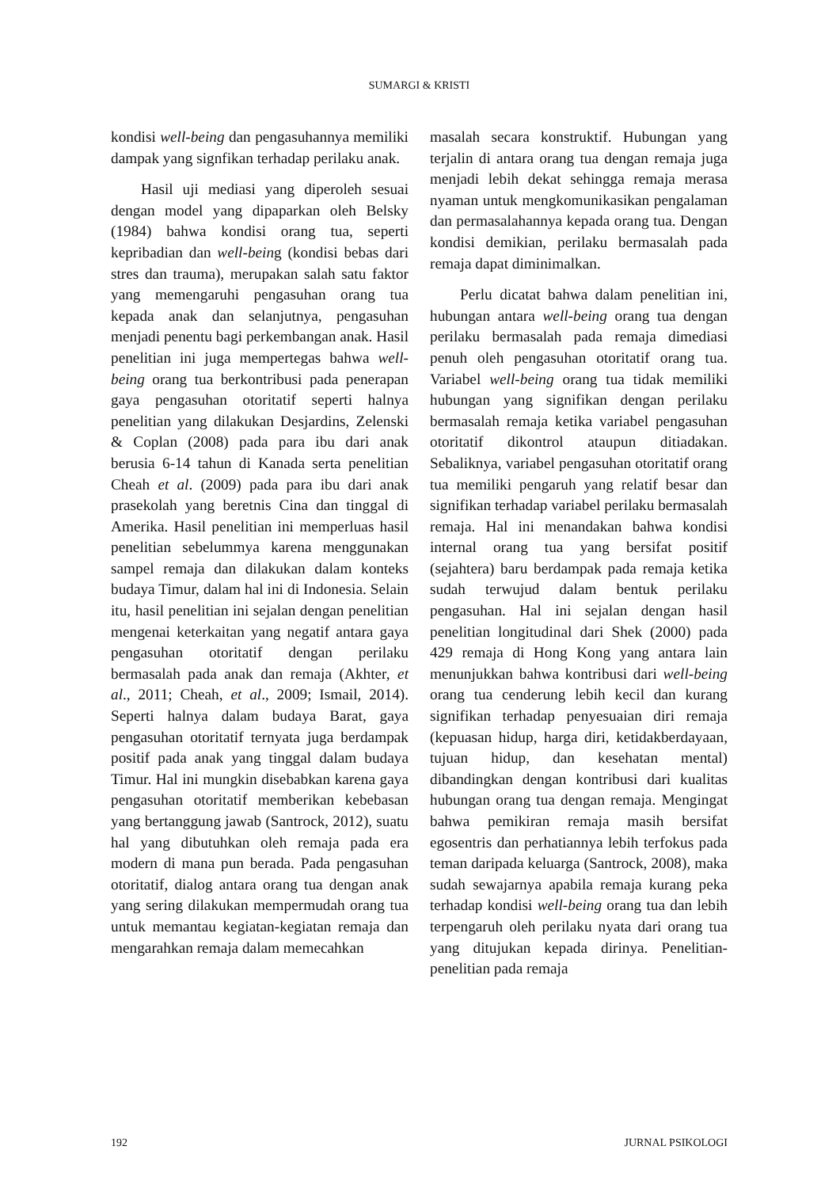SUMARGI & KRISTI
kondisi well-being dan pengasuhannya memiliki dampak yang signfikan terhadap perilaku anak.
Hasil uji mediasi yang diperoleh sesuai dengan model yang dipaparkan oleh Belsky (1984) bahwa kondisi orang tua, seperti kepribadian dan well-being (kondisi bebas dari stres dan trauma), merupakan salah satu faktor yang memengaruhi pengasuhan orang tua kepada anak dan selanjutnya, pengasuhan menjadi penentu bagi perkembangan anak. Hasil penelitian ini juga mempertegas bahwa well-being orang tua berkontribusi pada penerapan gaya pengasuhan otoritatif seperti halnya penelitian yang dilakukan Desjardins, Zelenski & Coplan (2008) pada para ibu dari anak berusia 6-14 tahun di Kanada serta penelitian Cheah et al. (2009) pada para ibu dari anak prasekolah yang beretnis Cina dan tinggal di Amerika. Hasil penelitian ini memperluas hasil penelitian sebelummya karena menggunakan sampel remaja dan dilakukan dalam konteks budaya Timur, dalam hal ini di Indonesia. Selain itu, hasil penelitian ini sejalan dengan penelitian mengenai keterkaitan yang negatif antara gaya pengasuhan otoritatif dengan perilaku bermasalah pada anak dan remaja (Akhter, et al., 2011; Cheah, et al., 2009; Ismail, 2014). Seperti halnya dalam budaya Barat, gaya pengasuhan otoritatif ternyata juga berdampak positif pada anak yang tinggal dalam budaya Timur. Hal ini mungkin disebabkan karena gaya pengasuhan otoritatif memberikan kebebasan yang bertanggung jawab (Santrock, 2012), suatu hal yang dibutuhkan oleh remaja pada era modern di mana pun berada. Pada pengasuhan otoritatif, dialog antara orang tua dengan anak yang sering dilakukan mempermudah orang tua untuk memantau kegiatan-kegiatan remaja dan mengarahkan remaja dalam memecahkan
masalah secara konstruktif. Hubungan yang terjalin di antara orang tua dengan remaja juga menjadi lebih dekat sehingga remaja merasa nyaman untuk mengkomunikasikan pengalaman dan permasalahannya kepada orang tua. Dengan kondisi demikian, perilaku bermasalah pada remaja dapat diminimalkan.
Perlu dicatat bahwa dalam penelitian ini, hubungan antara well-being orang tua dengan perilaku bermasalah pada remaja dimediasi penuh oleh pengasuhan otoritatif orang tua. Variabel well-being orang tua tidak memiliki hubungan yang signifikan dengan perilaku bermasalah remaja ketika variabel pengasuhan otoritatif dikontrol ataupun ditiadakan. Sebaliknya, variabel pengasuhan otoritatif orang tua memiliki pengaruh yang relatif besar dan signifikan terhadap variabel perilaku bermasalah remaja. Hal ini menandakan bahwa kondisi internal orang tua yang bersifat positif (sejahtera) baru berdampak pada remaja ketika sudah terwujud dalam bentuk perilaku pengasuhan. Hal ini sejalan dengan hasil penelitian longitudinal dari Shek (2000) pada 429 remaja di Hong Kong yang antara lain menunjukkan bahwa kontribusi dari well-being orang tua cenderung lebih kecil dan kurang signifikan terhadap penyesuaian diri remaja (kepuasan hidup, harga diri, ketidakberdayaan, tujuan hidup, dan kesehatan mental) dibandingkan dengan kontribusi dari kualitas hubungan orang tua dengan remaja. Mengingat bahwa pemikiran remaja masih bersifat egosentris dan perhatiannya lebih terfokus pada teman daripada keluarga (Santrock, 2008), maka sudah sewajarnya apabila remaja kurang peka terhadap kondisi well-being orang tua dan lebih terpengaruh oleh perilaku nyata dari orang tua yang ditujukan kepada dirinya. Penelitian-penelitian pada remaja
192 JURNAL PSIKOLOGI